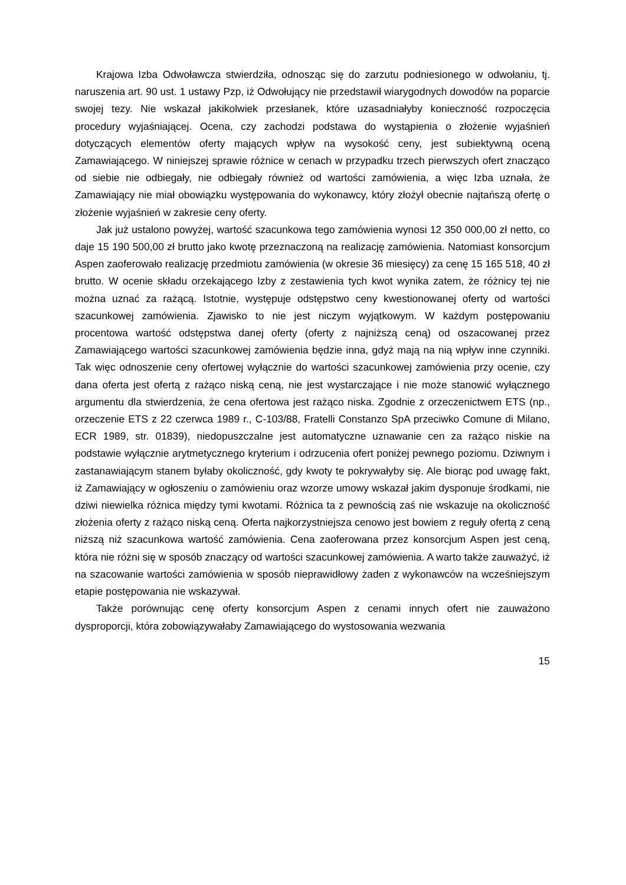Krajowa Izba Odwoławcza stwierdziła, odnosząc się do zarzutu podniesionego w odwołaniu, tj. naruszenia art. 90 ust. 1 ustawy Pzp, iż Odwołujący nie przedstawił wiarygodnych dowodów na poparcie swojej tezy. Nie wskazał jakikolwiek przesłanek, które uzasadniałyby konieczność rozpoczęcia procedury wyjaśniającej. Ocena, czy zachodzi podstawa do wystąpienia o złożenie wyjaśnień dotyczących elementów oferty mających wpływ na wysokość ceny, jest subiektywną oceną Zamawiającego. W niniejszej sprawie różnice w cenach w przypadku trzech pierwszych ofert znacząco od siebie nie odbiegały, nie odbiegały również od wartości zamówienia, a więc Izba uznała, że Zamawiający nie miał obowiązku występowania do wykonawcy, który złożył obecnie najtańszą ofertę o złożenie wyjaśnień w zakresie ceny oferty.
Jak już ustalono powyżej, wartość szacunkowa tego zamówienia wynosi 12 350 000,00 zł netto, co daje 15 190 500,00 zł brutto jako kwotę przeznaczoną na realizację zamówienia. Natomiast konsorcjum Aspen zaoferowało realizację przedmiotu zamówienia (w okresie 36 miesięcy) za cenę 15 165 518, 40 zł brutto. W ocenie składu orzekającego Izby z zestawienia tych kwot wynika zatem, że różnicy tej nie można uznać za rażącą. Istotnie, występuje odstępstwo ceny kwestionowanej oferty od wartości szacunkowej zamówienia. Zjawisko to nie jest niczym wyjątkowym. W każdym postępowaniu procentowa wartość odstępstwa danej oferty (oferty z najniższą ceną) od oszacowanej przez Zamawiającego wartości szacunkowej zamówienia będzie inna, gdyż mają na nią wpływ inne czynniki. Tak więc odnoszenie ceny ofertowej wyłącznie do wartości szacunkowej zamówienia przy ocenie, czy dana oferta jest ofertą z rażąco niską ceną, nie jest wystarczające i nie może stanowić wyłącznego argumentu dla stwierdzenia, że cena ofertowa jest rażąco niska. Zgodnie z orzeczenictwem ETS (np., orzeczenie ETS z 22 czerwca 1989 r., C-103/88, Fratelli Constanzo SpA przeciwko Comune di Milano, ECR 1989, str. 01839), niedopuszczalne jest automatyczne uznawanie cen za rażąco niskie na podstawie wyłącznie arytmetycznego kryterium i odrzucenia ofert poniżej pewnego poziomu. Dziwnym i zastanawiającym stanem byłaby okoliczność, gdy kwoty te pokrywałyby się. Ale biorąc pod uwagę fakt, iż Zamawiający w ogłoszeniu o zamówieniu oraz wzorze umowy wskazał jakim dysponuje środkami, nie dziwi niewielka różnica między tymi kwotami. Różnica ta z pewnością zaś nie wskazuje na okoliczność złożenia oferty z rażąco niską ceną. Oferta najkorzystniejsza cenowo jest bowiem z reguły ofertą z ceną niższą niż szacunkowa wartość zamówienia. Cena zaoferowana przez konsorcjum Aspen jest ceną, która nie różni się w sposób znaczący od wartości szacunkowej zamówienia. A warto także zauważyć, iż na szacowanie wartości zamówienia w sposób nieprawidłowy żaden z wykonawców na wcześniejszym etapie postępowania nie wskazywał.
Także porównując cenę oferty konsorcjum Aspen z cenami innych ofert nie zauważono dysproporcji, która zobowiązywałaby Zamawiającego do wystosowania wezwania
15